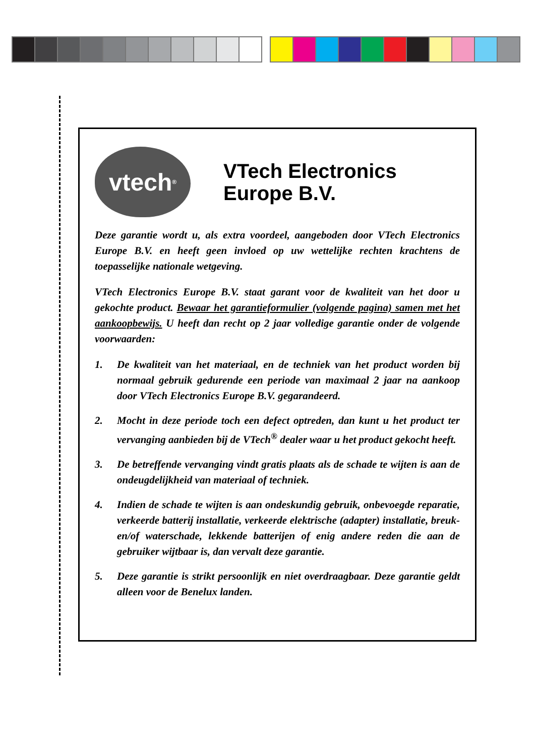vtech<sup>®</sup>
VTech Electronics
Europe B.V.
Deze garantie wordt u, als extra voordeel, aangeboden door VTech Electronics Europe B.V. en heeft geen invloed op uw wettelijke rechten krachtens de toepasselijke nationale wetgeving.
VTech Electronics Europe B.V. staat garant voor de kwaliteit van het door u gekochte product. Bewaar het garantieformulier (volgende pagina) samen met het aankoopbewijs. U heeft dan recht op 2 jaar volledige garantie onder de volgende voorwaarden:
1. De kwaliteit van het materiaal, en de techniek van het product worden bij normaal gebruik gedurende een periode van maximaal 2 jaar na aankoop door VTech Electronics Europe B.V. gegarandeerd.
2. Mocht in deze periode toch een defect optreden, dan kunt u het product ter vervanging aanbieden bij de VTech<sup>®</sup> dealer waar u het product gekocht heeft.
3. De betreffende vervanging vindt gratis plaats als de schade te wijten is aan de ondeugdelijkheid van materiaal of techniek.
4. Indien de schade te wijten is aan ondeskundig gebruik, onbevoegde reparatie, verkeerde batterij installatie, verkeerde elektrische (adapter) installatie, breuk- en/of waterschade, lekkende batterijen of enig andere reden die aan de gebruiker wijtbaar is, dan vervalt deze garantie.
5. Deze garantie is strikt persoonlijk en niet overdraagbaar. Deze garantie geldt alleen voor de Benelux landen.